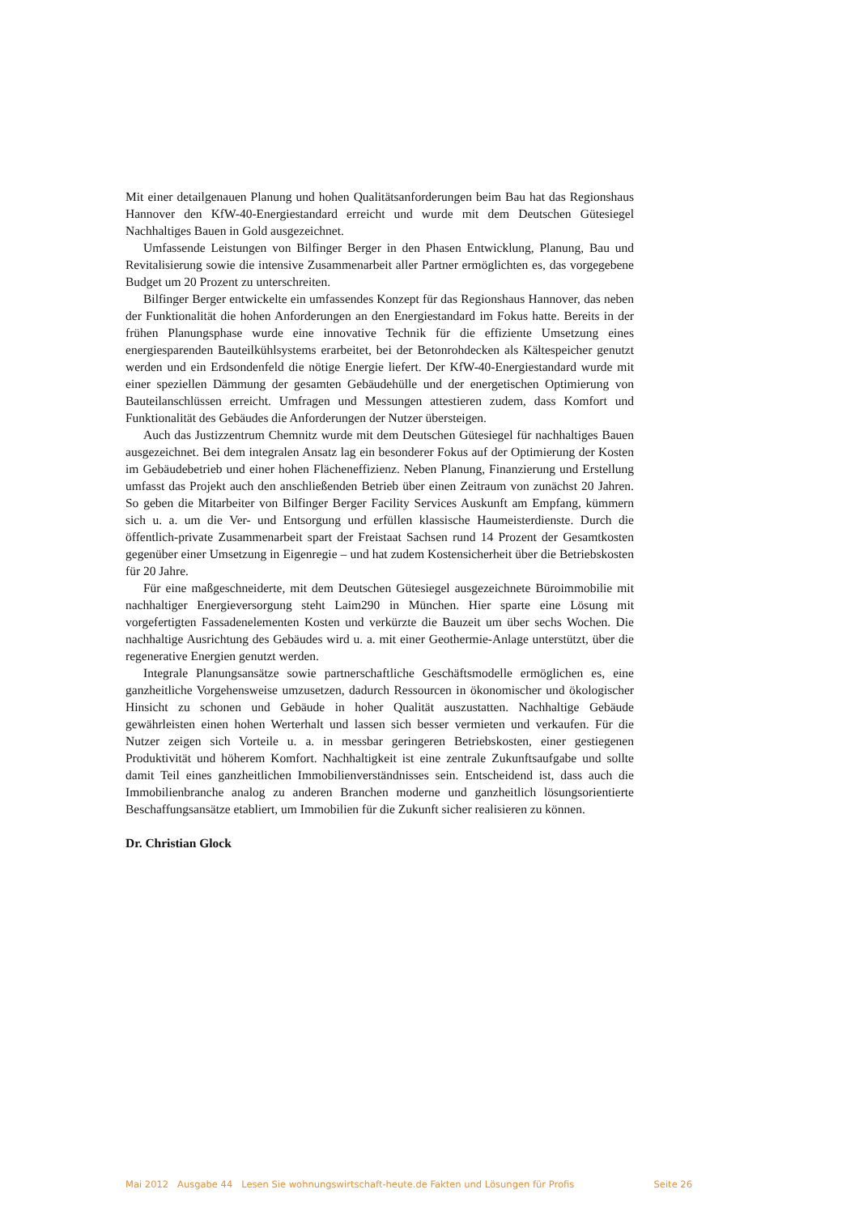Mit einer detailgenauen Planung und hohen Qualitätsanforderungen beim Bau hat das Regionshaus Hannover den KfW-40-Energiestandard erreicht und wurde mit dem Deutschen Gütesiegel Nachhaltiges Bauen in Gold ausgezeichnet.
Umfassende Leistungen von Bilfinger Berger in den Phasen Entwicklung, Planung, Bau und Revitalisierung sowie die intensive Zusammenarbeit aller Partner ermöglichten es, das vorgegebene Budget um 20 Prozent zu unterschreiten.
Bilfinger Berger entwickelte ein umfassendes Konzept für das Regionshaus Hannover, das neben der Funktionalität die hohen Anforderungen an den Energiestandard im Fokus hatte. Bereits in der frühen Planungsphase wurde eine innovative Technik für die effiziente Umsetzung eines energiesparenden Bauteilkühlsystems erarbeitet, bei der Betonrohdecken als Kältespeicher genutzt werden und ein Erdsondenfeld die nötige Energie liefert. Der KfW-40-Energiestandard wurde mit einer speziellen Dämmung der gesamten Gebäudehülle und der energetischen Optimierung von Bauteilanschlüssen erreicht. Umfragen und Messungen attestieren zudem, dass Komfort und Funktionalität des Gebäudes die Anforderungen der Nutzer übersteigen.
Auch das Justizzentrum Chemnitz wurde mit dem Deutschen Gütesiegel für nachhaltiges Bauen ausgezeichnet. Bei dem integralen Ansatz lag ein besonderer Fokus auf der Optimierung der Kosten im Gebäudebetrieb und einer hohen Flächeneffizienz. Neben Planung, Finanzierung und Erstellung umfasst das Projekt auch den anschließenden Betrieb über einen Zeitraum von zunächst 20 Jahren. So geben die Mitarbeiter von Bilfinger Berger Facility Services Auskunft am Empfang, kümmern sich u. a. um die Ver- und Entsorgung und erfüllen klassische Haumeisterdienste. Durch die öffentlich-private Zusammenarbeit spart der Freistaat Sachsen rund 14 Prozent der Gesamtkosten gegenüber einer Umsetzung in Eigenregie – und hat zudem Kostensicherheit über die Betriebskosten für 20 Jahre.
Für eine maßgeschneiderte, mit dem Deutschen Gütesiegel ausgezeichnete Büroimmobilie mit nachhaltiger Energieversorgung steht Laim290 in München. Hier sparte eine Lösung mit vorgefertigten Fassadenelementen Kosten und verkürzte die Bauzeit um über sechs Wochen. Die nachhaltige Ausrichtung des Gebäudes wird u. a. mit einer Geothermie-Anlage unterstützt, über die regenerative Energien genutzt werden.
Integrale Planungsansätze sowie partnerschaftliche Geschäftsmodelle ermöglichen es, eine ganzheitliche Vorgehensweise umzusetzen, dadurch Ressourcen in ökonomischer und ökologischer Hinsicht zu schonen und Gebäude in hoher Qualität auszustatten. Nachhaltige Gebäude gewährleisten einen hohen Werterhalt und lassen sich besser vermieten und verkaufen. Für die Nutzer zeigen sich Vorteile u. a. in messbar geringeren Betriebskosten, einer gestiegenen Produktivität und höherem Komfort. Nachhaltigkeit ist eine zentrale Zukunftsaufgabe und sollte damit Teil eines ganzheitlichen Immobilienverständnisses sein. Entscheidend ist, dass auch die Immobilienbranche analog zu anderen Branchen moderne und ganzheitlich lösungsorientierte Beschaffungsansätze etabliert, um Immobilien für die Zukunft sicher realisieren zu können.
Dr. Christian Glock
Mai 2012 Ausgabe 44 Lesen Sie wohnungswirtschaft-heute.de Fakten und Lösungen für Profis Seite 26